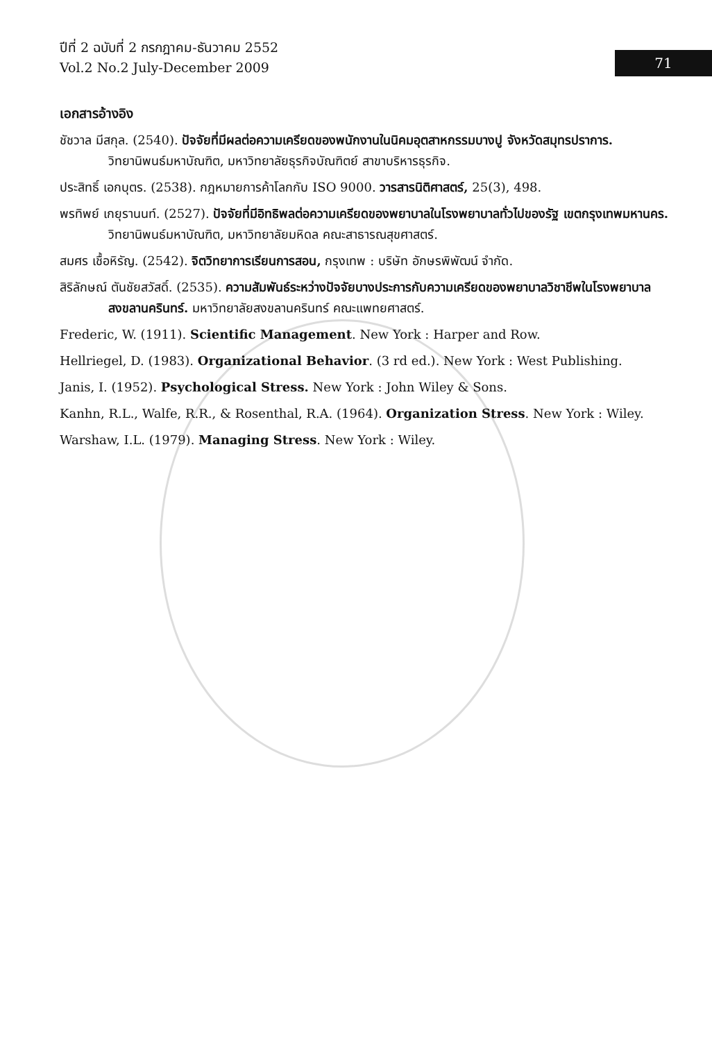ปีที่ 2 ฉบับที่ 2 กรกฎาคม-ธันวาคม 2552
Vol.2 No.2 July-December 2009
71
เอกสารอ้างอิง
ชัชวาล มีสกุล. (2540). ปัจจัยที่มีผลต่อความเครียดของพนักงานในนิคมอุตสาหกรรมบางปู จังหวัดสมุทรปราการ. วิทยานิพนธ์มหาบัณฑิต, มหาวิทยาลัยธุรกิจบัณฑิตย์ สาขาบริหารธุรกิจ.
ประสิทธิ์ เอกบุตร. (2538). กฎหมายการค้าโลกกับ ISO 9000. วารสารนิติศาสตร์, 25(3), 498.
พรทิพย์ เกยุรานนท์. (2527). ปัจจัยที่มีอิทธิพลต่อความเครียดของพยาบาลในโรงพยาบาลทั่วไปของรัฐ เขตกรุงเทพมหานคร. วิทยานิพนธ์มหาบัณฑิต, มหาวิทยาลัยมหิดล คณะสาธารณสุขศาสตร์.
สมศร เชื้อหิรัญ. (2542). จิตวิทยาการเรียนการสอน, กรุงเทพ : บริษัท อักษรพิพัฒน์ จำกัด.
สิริลักษณ์ ตันชัยสวัสดิ์. (2535). ความสัมพันธ์ระหว่างปัจจัยบางประการกับความเครียดของพยาบาลวิชาชีพในโรงพยาบาลสงขลานครินทร์. มหาวิทยาลัยสงขลานครินทร์ คณะแพทยศาสตร์.
Frederic, W. (1911). Scientific Management. New York : Harper and Row.
Hellriegel, D. (1983). Organizational Behavior. (3 rd ed.). New York : West Publishing.
Janis, I. (1952). Psychological Stress. New York : John Wiley & Sons.
Kanhn, R.L., Walfe, R.R., & Rosenthal, R.A. (1964). Organization Stress. New York : Wiley.
Warshaw, I.L. (1979). Managing Stress. New York : Wiley.